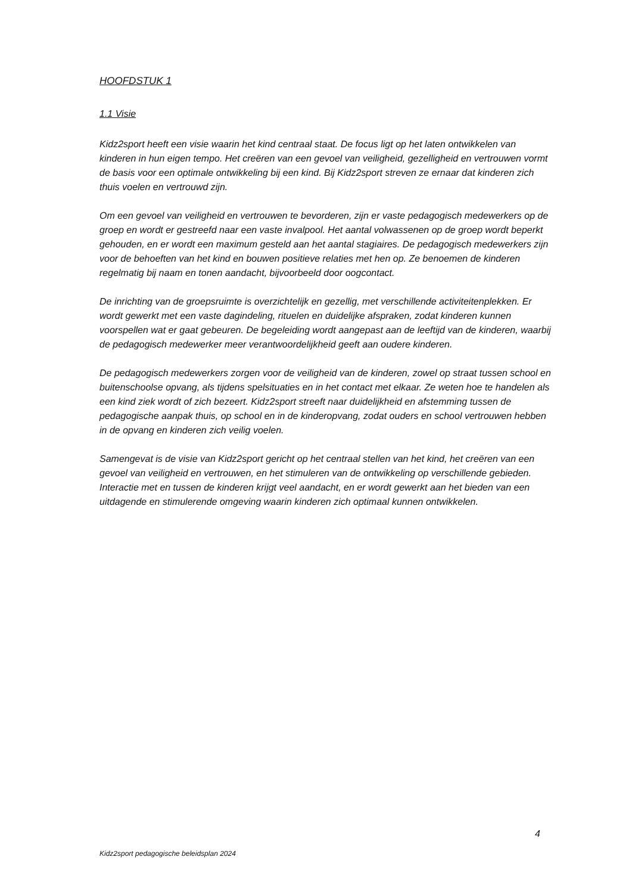HOOFDSTUK 1
1.1 Visie
Kidz2sport heeft een visie waarin het kind centraal staat. De focus ligt op het laten ontwikkelen van kinderen in hun eigen tempo. Het creëren van een gevoel van veiligheid, gezelligheid en vertrouwen vormt de basis voor een optimale ontwikkeling bij een kind. Bij Kidz2sport streven ze ernaar dat kinderen zich thuis voelen en vertrouwd zijn.
Om een gevoel van veiligheid en vertrouwen te bevorderen, zijn er vaste pedagogisch medewerkers op de groep en wordt er gestreefd naar een vaste invalpool. Het aantal volwassenen op de groep wordt beperkt gehouden, en er wordt een maximum gesteld aan het aantal stagiaires. De pedagogisch medewerkers zijn voor de behoeften van het kind en bouwen positieve relaties met hen op. Ze benoemen de kinderen regelmatig bij naam en tonen aandacht, bijvoorbeeld door oogcontact.
De inrichting van de groepsruimte is overzichtelijk en gezellig, met verschillende activiteitenplekken. Er wordt gewerkt met een vaste dagindeling, rituelen en duidelijke afspraken, zodat kinderen kunnen voorspellen wat er gaat gebeuren. De begeleiding wordt aangepast aan de leeftijd van de kinderen, waarbij de pedagogisch medewerker meer verantwoordelijkheid geeft aan oudere kinderen.
De pedagogisch medewerkers zorgen voor de veiligheid van de kinderen, zowel op straat tussen school en buitenschoolse opvang, als tijdens spelsituaties en in het contact met elkaar. Ze weten hoe te handelen als een kind ziek wordt of zich bezeert. Kidz2sport streeft naar duidelijkheid en afstemming tussen de pedagogische aanpak thuis, op school en in de kinderopvang, zodat ouders en school vertrouwen hebben in de opvang en kinderen zich veilig voelen.
Samengevat is de visie van Kidz2sport gericht op het centraal stellen van het kind, het creëren van een gevoel van veiligheid en vertrouwen, en het stimuleren van de ontwikkeling op verschillende gebieden. Interactie met en tussen de kinderen krijgt veel aandacht, en er wordt gewerkt aan het bieden van een uitdagende en stimulerende omgeving waarin kinderen zich optimaal kunnen ontwikkelen.
4
Kidz2sport pedagogische beleidsplan 2024